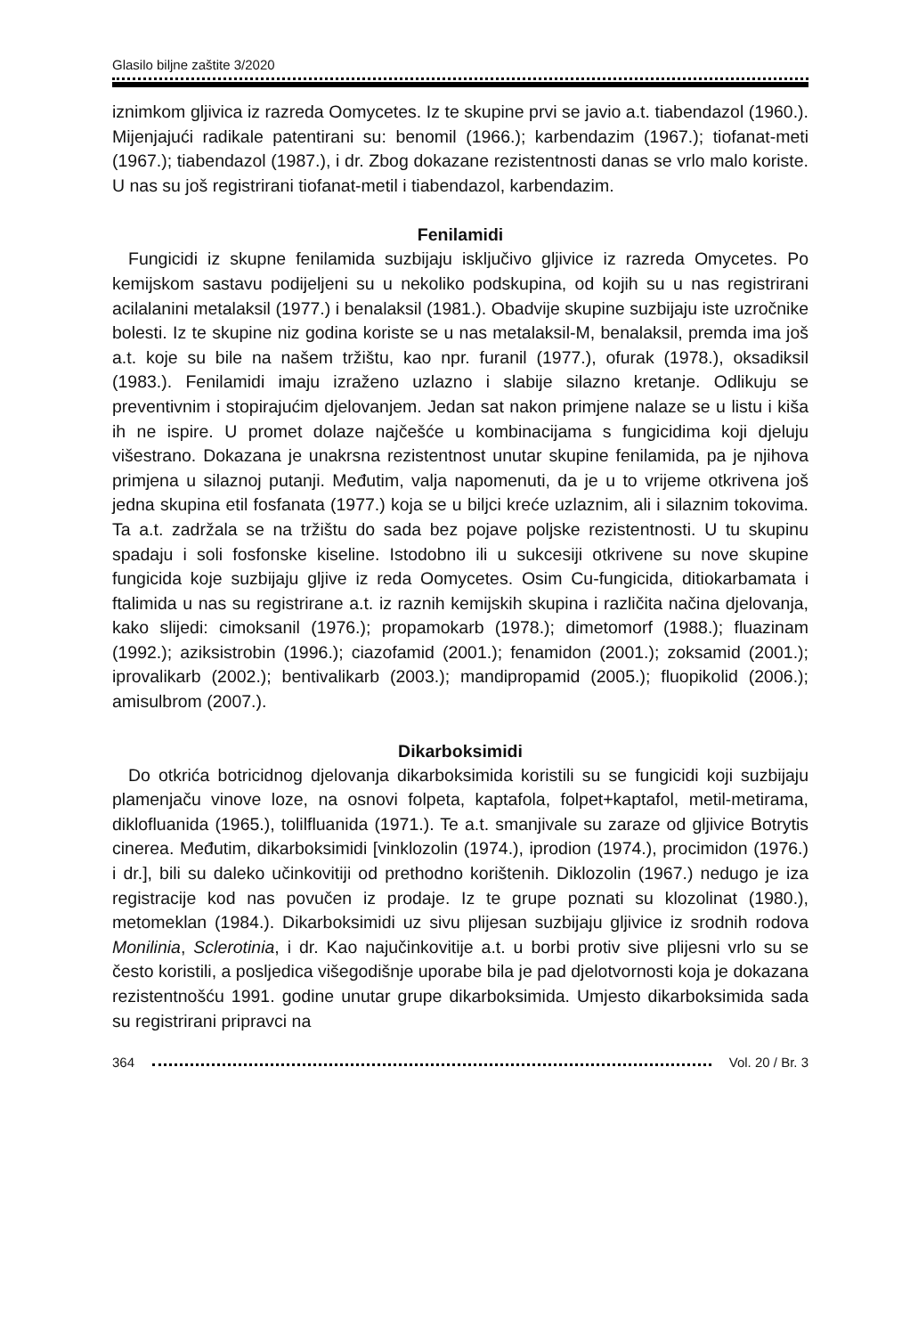Glasilo biljne zaštite 3/2020
iznimkom gljivica iz razreda Oomycetes. Iz te skupine prvi se javio a.t. tiabendazol (1960.). Mijenjajući radikale patentirani su: benomil (1966.); karbendazim (1967.); tiofanat-meti (1967.); tiabendazol (1987.), i dr. Zbog dokazane rezistentnosti danas se vrlo malo koriste. U nas su još registrirani tiofanat-metil i tiabendazol, karbendazim.
Fenilamidi
Fungicidi iz skupne fenilamida suzbijaju isključivo gljivice iz razreda Omycetes. Po kemijskom sastavu podijeljeni su u nekoliko podskupina, od kojih su u nas registrirani acilalanini metalaksil (1977.) i benalaksil (1981.). Obadvije skupine suzbijaju iste uzročnike bolesti. Iz te skupine niz godina koriste se u nas metalaksil-M, benalaksil, premda ima još a.t. koje su bile na našem tržištu, kao npr. furanil (1977.), ofurak (1978.), oksadiksil (1983.). Fenilamidi imaju izraženo uzlazno i slabije silazno kretanje. Odlikuju se preventivnim i stopirajućim djelovanjem. Jedan sat nakon primjene nalaze se u listu i kiša ih ne ispire. U promet dolaze najčešće u kombinacijama s fungicidima koji djeluju višestrano. Dokazana je unakrsna rezistentnost unutar skupine fenilamida, pa je njihova primjena u silaznoj putanji. Međutim, valja napomenuti, da je u to vrijeme otkrivena još jedna skupina etil fosfanata (1977.) koja se u biljci kreće uzlaznim, ali i silaznim tokovima. Ta a.t. zadržala se na tržištu do sada bez pojave poljske rezistentnosti. U tu skupinu spadaju i soli fosfonske kiseline. Istodobno ili u sukcesiji otkrivene su nove skupine fungicida koje suzbijaju gljive iz reda Oomycetes. Osim Cu-fungicida, ditiokarbamata i ftalimida u nas su registrirane a.t. iz raznih kemijskih skupina i različita načina djelovanja, kako slijedi: cimoksanil (1976.); propamokarb (1978.); dimetomorf (1988.); fluazinam (1992.); aziksistrobin (1996.); ciazofamid (2001.); fenamidon (2001.); zoksamid (2001.); iprovalikarb (2002.); bentivalikarb (2003.); mandipropamid (2005.); fluopikolid (2006.); amisulbrom (2007.).
Dikarboksimidi
Do otkrića botricidnog djelovanja dikarboksimida koristili su se fungicidi koji suzbijaju plamenjaču vinove loze, na osnovi folpeta, kaptafola, folpet+kaptafol, metil-metirama, diklofluanida (1965.), tolilfluanida (1971.). Te a.t. smanjivale su zaraze od gljivice Botrytis cinerea. Međutim, dikarboksimidi [vinklozolin (1974.), iprodion (1974.), procimidon (1976.) i dr.], bili su daleko učinkovitiji od prethodno korištenih. Diklozolin (1967.) nedugo je iza registracije kod nas povučen iz prodaje. Iz te grupe poznati su klozolinat (1980.), metomeklan (1984.). Dikarboksimidi uz sivu plijesan suzbijaju gljivice iz srodnih rodova Monilinia, Sclerotinia, i dr. Kao najučinkovitije a.t. u borbi protiv sive plijesni vrlo su se često koristili, a posljedica višegodišnje uporabe bila je pad djelotvornosti koja je dokazana rezistentnošću 1991. godine unutar grupe dikarboksimida. Umjesto dikarboksimida sada su registrirani pripravci na
364 Vol. 20 / Br. 3